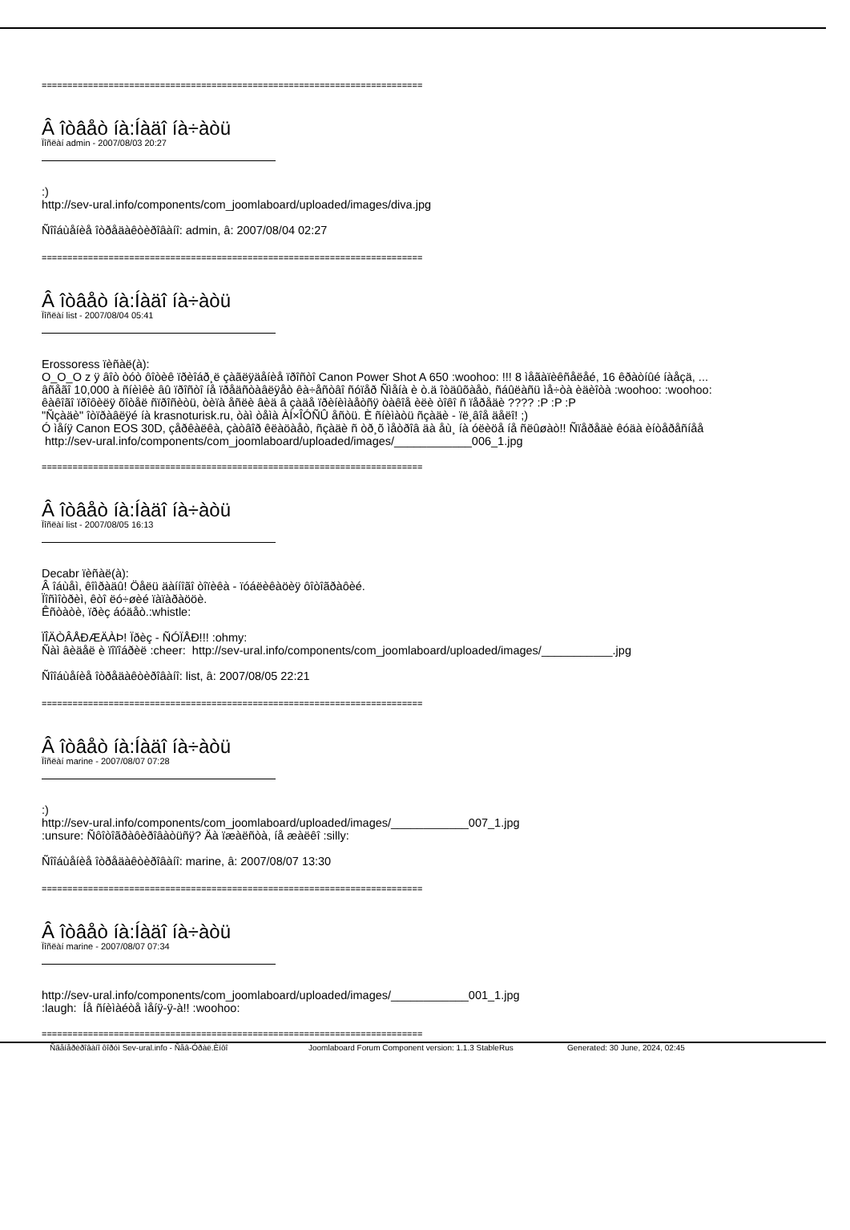==========================================================================
Â îòâåò íà:Íàäî íà÷àòü
Ïîñëàí admin - 2007/08/03 20:27
:)
http://sev-ural.info/components/com_joomlaboard/uploaded/images/diva.jpg
Ñîîáùåíèå îòðåäàêòèðîâàíî: admin, â: 2007/08/04 02:27
==========================================================================
Â îòâåò íà:Íàäî íà÷àòü
Ïîñëàí list - 2007/08/04 05:41
Erossoress ïèñàë(à):
O_O_O z ÿ âîò òóò ôîòèê ïðèîáð¸ë çàãëÿäåíèå ïðîñòî Canon Power Shot A 650 :woohoo: !!! 8 ìåãàïèêñåëåé, 16 êðàòíûé íàåçä, ...
âñåãî 10,000 à ñíèìêè âû ïðîñòî íå ïðåäñòàâëÿåò êà÷åñòâî ñóïåð Ñìåíà è ò.ä îòäûõàåò, ñáûëàñü ìå÷òà èäèîòà :woohoo: :woohoo:
êàêîãî ïðîôèëÿ õîòåë ñïðîñèòü, òèïà åñëè âèä â çàäå ïðèíèìàåòñÿ òàêîå èëè òîêî ñ ïåðåäè ???? :P :P :P
"Ñçàäè" îòïðàâëÿé íà krasnoturisk.ru, òàì òåìà ÀÍ×ÎÓÑÛ åñòü. È ñíèìàòü ñçàäè - ïë¸âîå äåëî! ;)
Ó ìåíÿ Canon EOS 30D, çåðêàëêà, çàòâîð êëàöàåò, ñçàäè ñ òð¸õ ìåòðîâ äà åù¸ íà óëèöå íå ñëûøàò!! Ñïåðåäè êóäà èíòåðåñíåå
http://sev-ural.info/components/com_joomlaboard/uploaded/images/____________006_1.jpg
==========================================================================
Â îòâåò íà:Íàäî íà÷àòü
Ïîñëàí list - 2007/08/05 16:13
Decabr ïèñàë(à):
Â îáùåì, êîìðàäû! Öåëü äàííîãî òîïèêà - ïóáëèêàöèÿ ôîòîãðàôèé.
Ïîñìîòðèì, êòî ëó÷øèé ïàïàðàööè.
Êñòàòè, ïðèç áóäåò.:whistle:
ÏÎÄÒÂÅÐÆÄÀÞ! Ïðèç - ÑÓÏÅÐ!!! :ohmy:
Ñàì âèäåë è ïîïîáðèë :cheer: http://sev-ural.info/components/com_joomlaboard/uploaded/images/___________.jpg
Ñîîáùåíèå îòðåäàêòèðîâàíî: list, â: 2007/08/05 22:21
==========================================================================
Â îòâåò íà:Íàäî íà÷àòü
Ïîñëàí marine - 2007/08/07 07:28
:)
http://sev-ural.info/components/com_joomlaboard/uploaded/images/____________007_1.jpg
:unsure: Ñôîòîãðàôèðîâàòüñÿ? Äà ïæàëñòà, íå æàëêî :silly:
Ñîîáùåíèå îòðåäàêòèðîâàíî: marine, â: 2007/08/07 13:30
==========================================================================
Â îòâåò íà:Íàäî íà÷àòü
Ïîñëàí marine - 2007/08/07 07:34
http://sev-ural.info/components/com_joomlaboard/uploaded/images/____________001_1.jpg
:laugh: Íå ñíèìàéòå ìåíÿ-ÿ-à!! :woohoo:
==========================================================================
Ñãåíåðèðîâàíî ôîðóì Sev-ural.info - Ñåâ-Óðàë.Èíôî Joomlaboard Forum Component version: 1.1.3 StableRus Generated: 30 June, 2024, 02:45